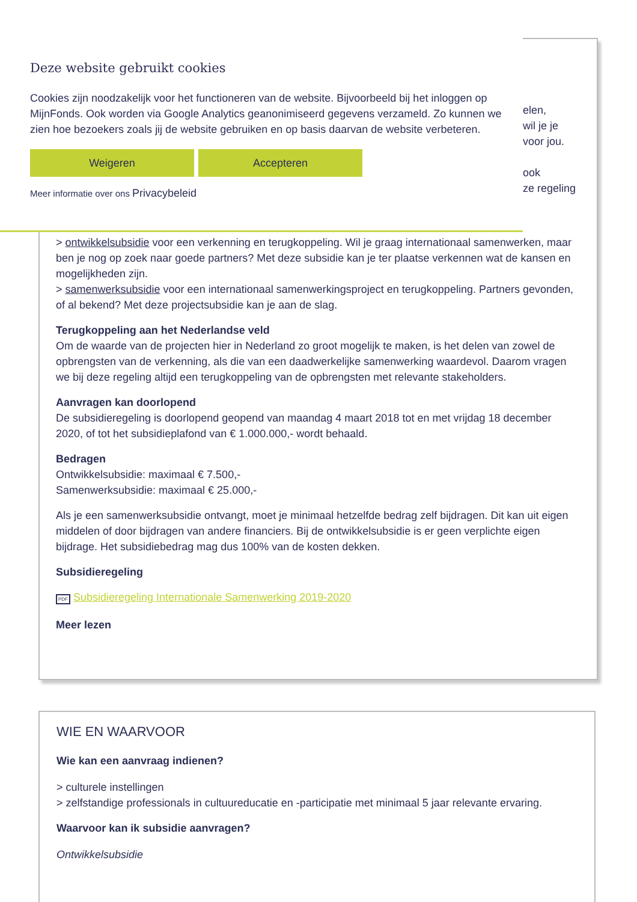elen,
wil je je
voor jou.
ook
ze regeling
Deze website gebruikt cookies
Cookies zijn noodzakelijk voor het functioneren van de website. Bijvoorbeeld bij het inloggen op MijnFonds. Ook worden via Google Analytics geanonimiseerd gegevens verzameld. Zo kunnen we zien hoe bezoekers zoals jij de website gebruiken en op basis daarvan de website verbeteren.
Weigeren Accepteren
Meer informatie over ons Privacybeleid
> ontwikkelsubsidie voor een verkenning en terugkoppeling. Wil je graag internationaal samenwerken, maar ben je nog op zoek naar goede partners? Met deze subsidie kan je ter plaatse verkennen wat de kansen en mogelijkheden zijn.
> samenwerksubsidie voor een internationaal samenwerkingsproject en terugkoppeling. Partners gevonden, of al bekend? Met deze projectsubsidie kan je aan de slag.
Terugkoppeling aan het Nederlandse veld
Om de waarde van de projecten hier in Nederland zo groot mogelijk te maken, is het delen van zowel de opbrengsten van de verkenning, als die van een daadwerkelijke samenwerking waardevol. Daarom vragen we bij deze regeling altijd een terugkoppeling van de opbrengsten met relevante stakeholders.
Aanvragen kan doorlopend
De subsidieregeling is doorlopend geopend van maandag 4 maart 2018 tot en met vrijdag 18 december 2020, of tot het subsidieplafond van € 1.000.000,- wordt behaald.
Bedragen
Ontwikkelsubsidie: maximaal € 7.500,-
Samenwerksubsidie: maximaal € 25.000,-
Als je een samenwerksubsidie ontvangt, moet je minimaal hetzelfde bedrag zelf bijdragen. Dit kan uit eigen middelen of door bijdragen van andere financiers. Bij de ontwikkelsubsidie is er geen verplichte eigen bijdrage. Het subsidiebedrag mag dus 100% van de kosten dekken.
Subsidieregeling
PDF Subsidieregeling Internationale Samenwerking 2019-2020
Meer lezen
WIE EN WAARVOOR
Wie kan een aanvraag indienen?
> culturele instellingen
> zelfstandige professionals in cultuureducatie en -participatie met minimaal 5 jaar relevante ervaring.
Waarvoor kan ik subsidie aanvragen?
Ontwikkelsubsidie